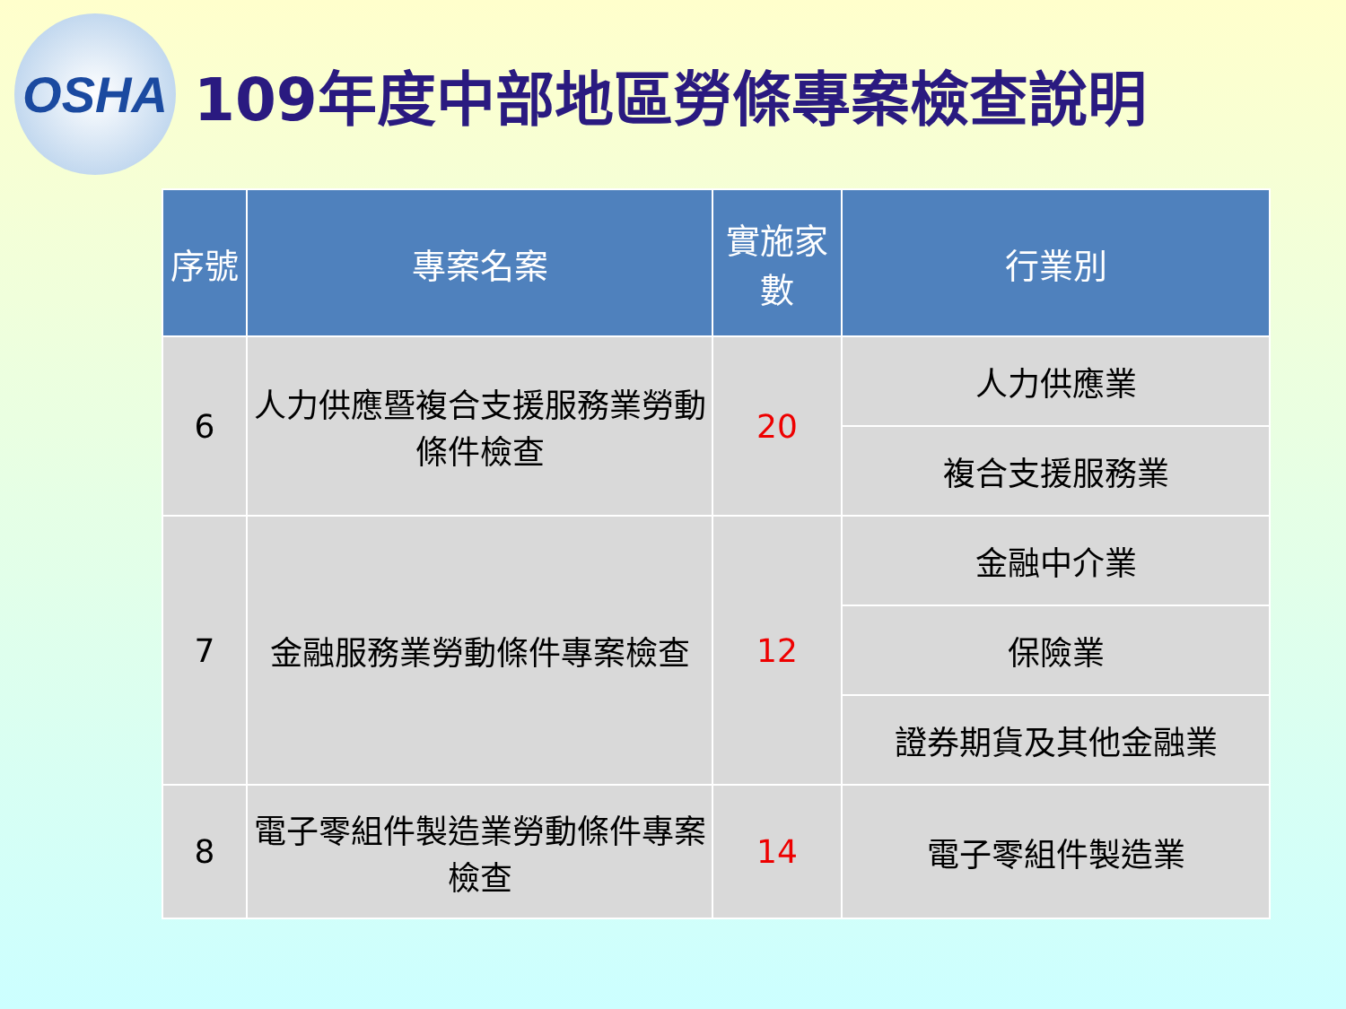OSHA
109年度中部地區勞條專案檢查說明
| 序號 | 專案名案 | 實施家數 | 行業別 |
| --- | --- | --- | --- |
| 6 | 人力供應暨複合支援服務業勞動條件檢查 | 20 | 人力供應業 |
| | | | 複合支援服務業 |
| 7 | 金融服務業勞動條件專案檢查 | 12 | 金融中介業 |
| | | | 保險業 |
| | | | 證券期貨及其他金融業 |
| 8 | 電子零組件製造業勞動條件專案檢查 | 14 | 電子零組件製造業 |